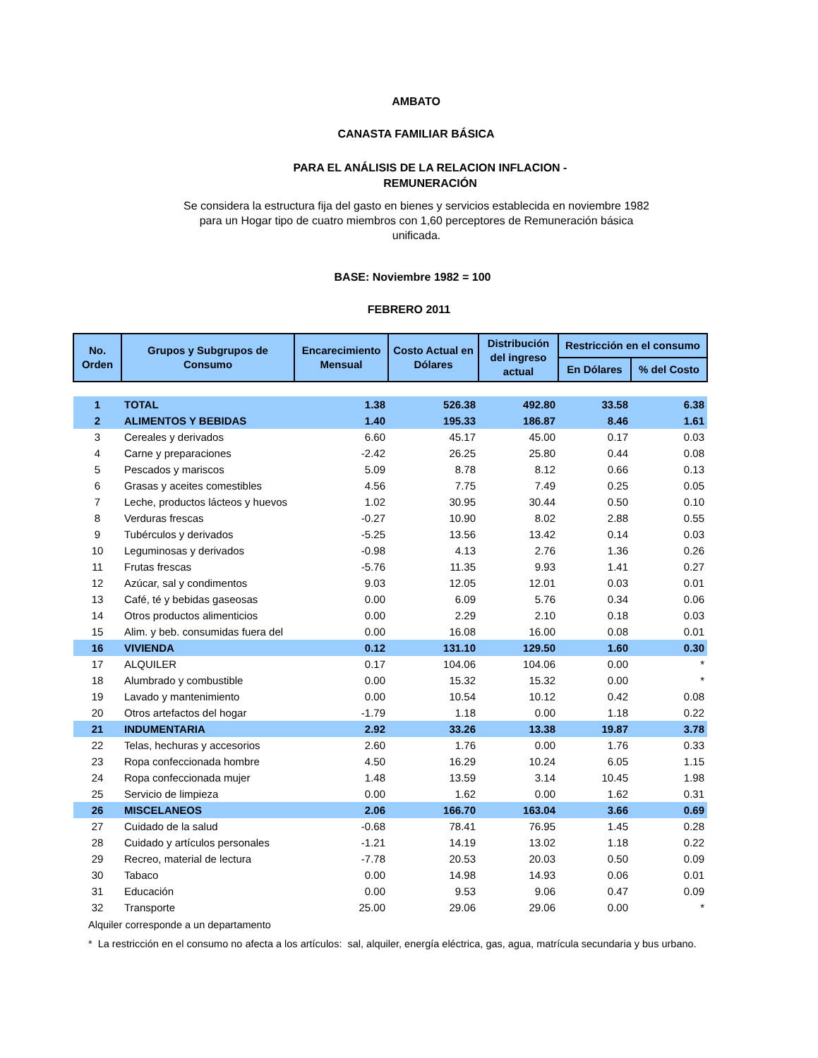AMBATO
CANASTA FAMILIAR BÁSICA
PARA EL ANÁLISIS DE LA RELACION INFLACION -
REMUNERACIÓN
Se considera la estructura fija del gasto en bienes y servicios establecida en noviembre 1982 para un Hogar tipo de cuatro miembros con 1,60 perceptores de Remuneración básica unificada.
BASE: Noviembre 1982 = 100
FEBRERO 2011
| No. Orden | Grupos y Subgrupos de Consumo | Encarecimiento Mensual | Costo Actual en Dólares | Distribución del ingreso actual | Restricción en el consumo | |
| --- | --- | --- | --- | --- | --- | --- |
| | | | | | En Dólares | % del Costo |
| 1 | TOTAL | 1.38 | 526.38 | 492.80 | 33.58 | 6.38 |
| 2 | ALIMENTOS Y BEBIDAS | 1.40 | 195.33 | 186.87 | 8.46 | 1.61 |
| 3 | Cereales y derivados | 6.60 | 45.17 | 45.00 | 0.17 | 0.03 |
| 4 | Carne y preparaciones | -2.42 | 26.25 | 25.80 | 0.44 | 0.08 |
| 5 | Pescados y mariscos | 5.09 | 8.78 | 8.12 | 0.66 | 0.13 |
| 6 | Grasas y aceites comestibles | 4.56 | 7.75 | 7.49 | 0.25 | 0.05 |
| 7 | Leche, productos lácteos y huevos | 1.02 | 30.95 | 30.44 | 0.50 | 0.10 |
| 8 | Verduras frescas | -0.27 | 10.90 | 8.02 | 2.88 | 0.55 |
| 9 | Tubérculos y derivados | -5.25 | 13.56 | 13.42 | 0.14 | 0.03 |
| 10 | Leguminosas y derivados | -0.98 | 4.13 | 2.76 | 1.36 | 0.26 |
| 11 | Frutas frescas | -5.76 | 11.35 | 9.93 | 1.41 | 0.27 |
| 12 | Azúcar, sal y condimentos | 9.03 | 12.05 | 12.01 | 0.03 | 0.01 |
| 13 | Café, té y bebidas gaseosas | 0.00 | 6.09 | 5.76 | 0.34 | 0.06 |
| 14 | Otros productos alimenticios | 0.00 | 2.29 | 2.10 | 0.18 | 0.03 |
| 15 | Alim. y beb. consumidas fuera del | 0.00 | 16.08 | 16.00 | 0.08 | 0.01 |
| 16 | VIVIENDA | 0.12 | 131.10 | 129.50 | 1.60 | 0.30 |
| 17 | ALQUILER | 0.17 | 104.06 | 104.06 | 0.00 | * |
| 18 | Alumbrado y combustible | 0.00 | 15.32 | 15.32 | 0.00 | * |
| 19 | Lavado y mantenimiento | 0.00 | 10.54 | 10.12 | 0.42 | 0.08 |
| 20 | Otros artefactos del hogar | -1.79 | 1.18 | 0.00 | 1.18 | 0.22 |
| 21 | INDUMENTARIA | 2.92 | 33.26 | 13.38 | 19.87 | 3.78 |
| 22 | Telas, hechuras y accesorios | 2.60 | 1.76 | 0.00 | 1.76 | 0.33 |
| 23 | Ropa confeccionada hombre | 4.50 | 16.29 | 10.24 | 6.05 | 1.15 |
| 24 | Ropa confeccionada mujer | 1.48 | 13.59 | 3.14 | 10.45 | 1.98 |
| 25 | Servicio de limpieza | 0.00 | 1.62 | 0.00 | 1.62 | 0.31 |
| 26 | MISCELANEOS | 2.06 | 166.70 | 163.04 | 3.66 | 0.69 |
| 27 | Cuidado de la salud | -0.68 | 78.41 | 76.95 | 1.45 | 0.28 |
| 28 | Cuidado y artículos personales | -1.21 | 14.19 | 13.02 | 1.18 | 0.22 |
| 29 | Recreo, material de lectura | -7.78 | 20.53 | 20.03 | 0.50 | 0.09 |
| 30 | Tabaco | 0.00 | 14.98 | 14.93 | 0.06 | 0.01 |
| 31 | Educación | 0.00 | 9.53 | 9.06 | 0.47 | 0.09 |
| 32 | Transporte | 25.00 | 29.06 | 29.06 | 0.00 | * |
Alquiler corresponde a un departamento
* La restricción en el consumo no afecta a los artículos: sal, alquiler, energía eléctrica, gas, agua, matrícula secundaria y bus urbano.